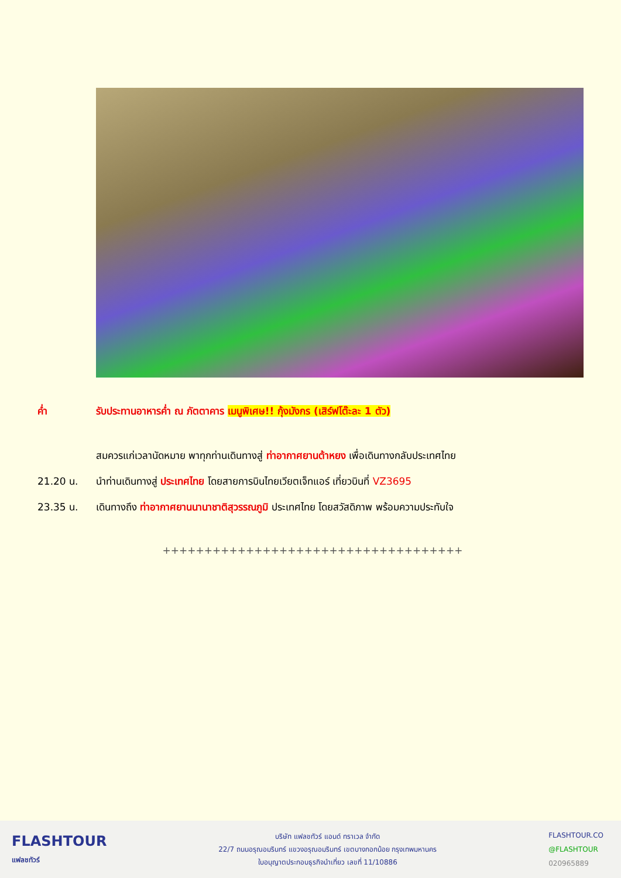ค่ำ รับประทานอาหารค่ำ ณ ภัตตาคาร เมนูพิเศษ!! กุ้งมังกร (เสิร์ฟโต๊ะละ 1 ตัว)
สมควรแก่เวลานัดหมาย พาทุกท่านเดินทางสู่ ท่าอากาศยานต้าหยง เพื่อเดินทางกลับประเทศไทย
21.20 น. นำท่านเดินทางสู่ ประเทศไทย โดยสายการบินไทยเวียตเจ็ทแอร์ เที่ยวบินที่ VZ3695
23.35 น. เดินทางถึง ท่าอากาศยานนานาชาติสุวรรณภูมิ ประเทศไทย โดยสวัสดิภาพ พร้อมความประทับใจ
++++++++++++++++++++++++++++++++++++
FLASHTOUR
แฟลชทัวร์
บริษัท แฟลชทัวร์ แอนด์ ทราเวล จำกัด
22/7 ถนนอรุณอมรินทร์ แขวงอรุณอมรินทร์ เขตบางกอกน้อย กรุงเทพมหานคร
ใบอนุญาตประกอบธุรกิจนำเที่ยว เลขที่ 11/10886
FLASHTOUR.CO
@FLASHTOUR
020965889